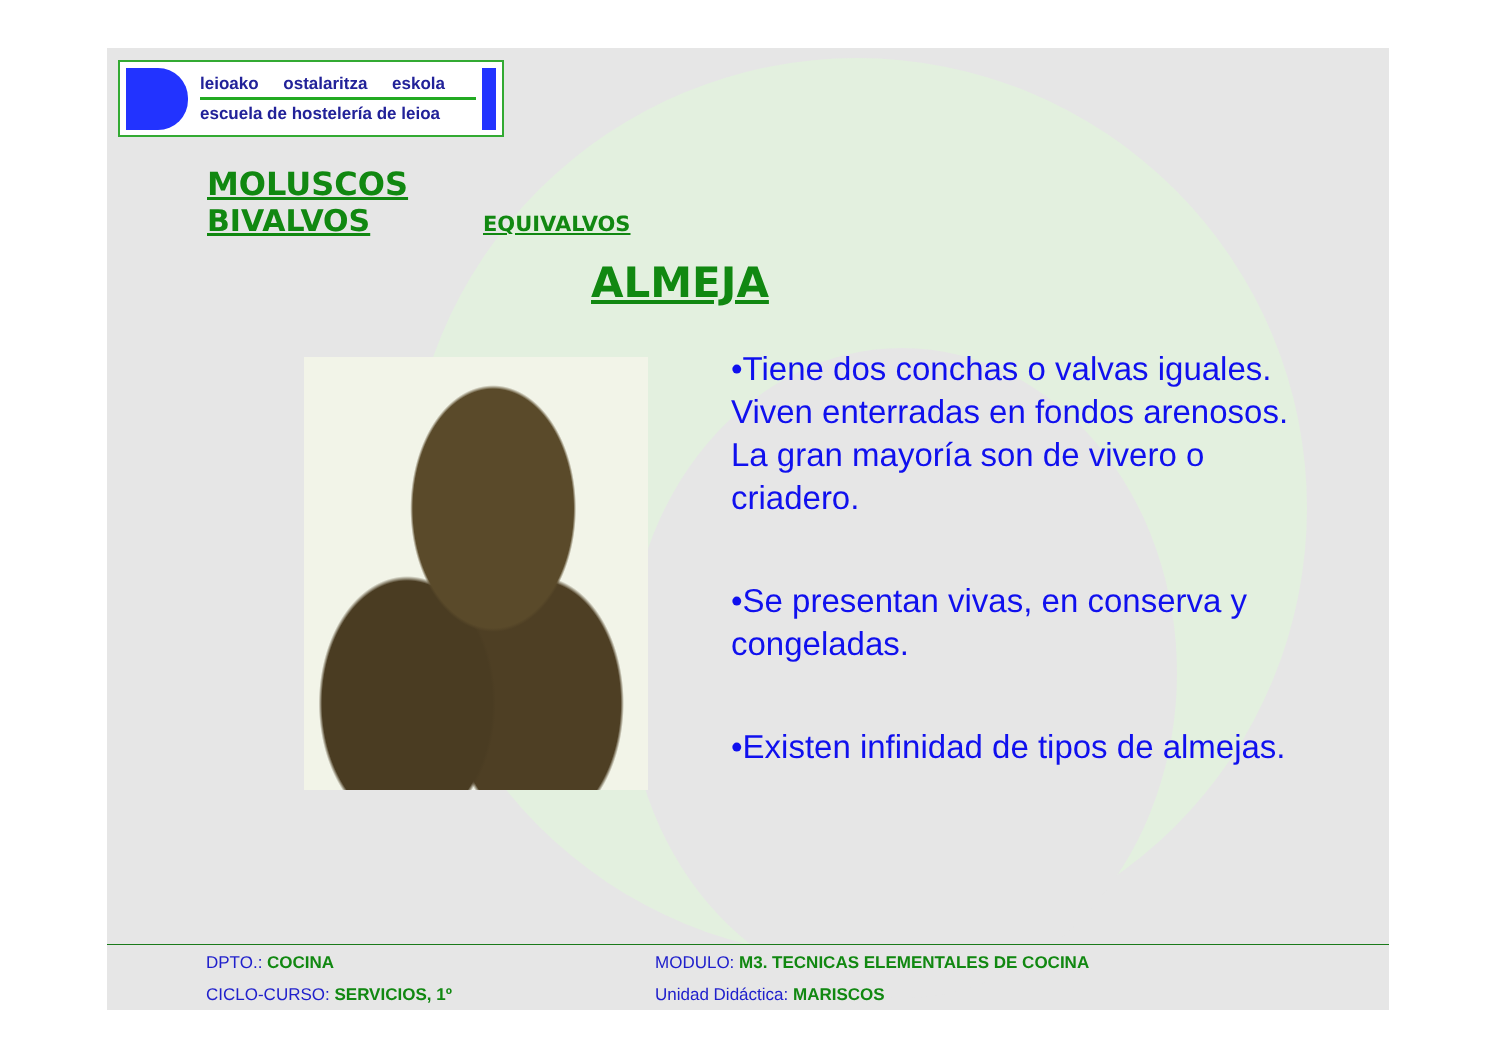leioako ostalaritza eskola
escuela de hostelería de leioa
MOLUSCOS
BIVALVOS EQUIVALVOS
ALMEJA
•Tiene dos conchas o valvas iguales. Viven enterradas en fondos arenosos. La gran mayoría son de vivero o criadero.
•Se presentan vivas, en conserva y congeladas.
•Existen infinidad de tipos de almejas.
DPTO.: COCINA MODULO: M3. TECNICAS ELEMENTALES DE COCINA
CICLO-CURSO: SERVICIOS, 1º Unidad Didáctica: MARISCOS